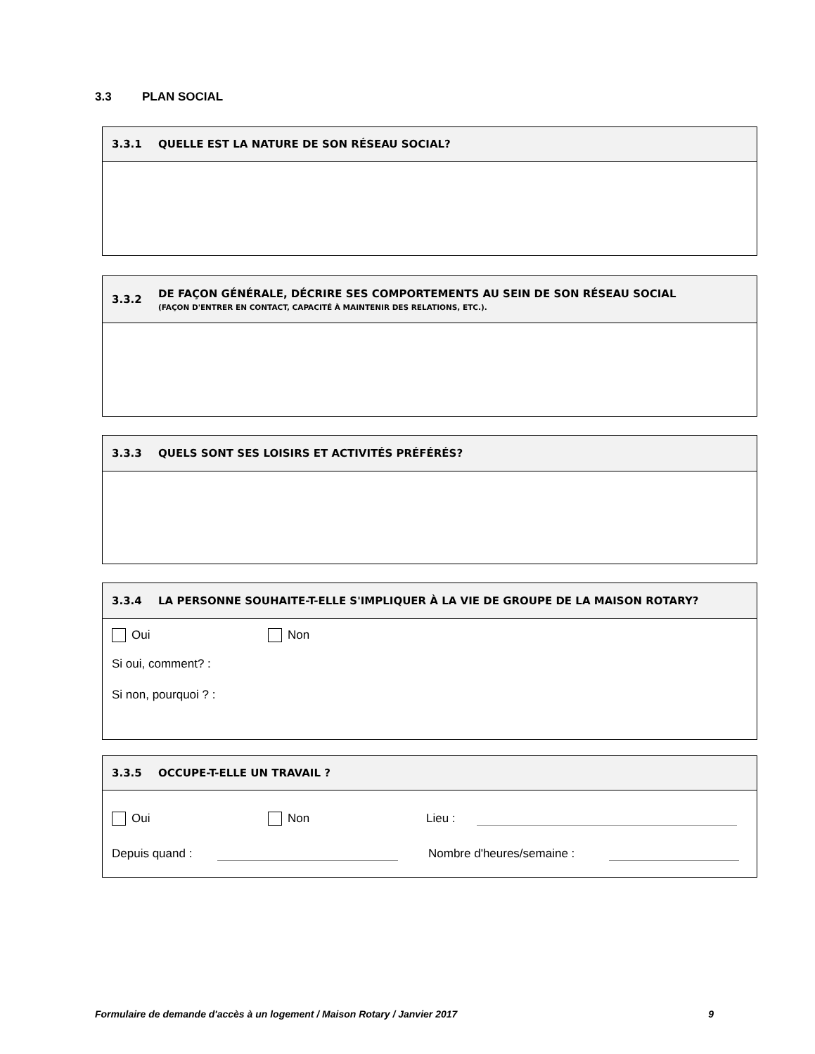3.3 PLAN SOCIAL
3.3.1 QUELLE EST LA NATURE DE SON RÉSEAU SOCIAL?
3.3.2
DE FAÇON GÉNÉRALE, DÉCRIRE SES COMPORTEMENTS AU SEIN DE SON RÉSEAU SOCIAL
(FAÇON D'ENTRER EN CONTACT, CAPACITÉ À MAINTENIR DES RELATIONS, ETC.).
3.3.3 QUELS SONT SES LOISIRS ET ACTIVITÉS PRÉFÉRÉS?
3.3.4 LA PERSONNE SOUHAITE-T-ELLE S'IMPLIQUER À LA VIE DE GROUPE DE LA MAISON ROTARY?
Oui Non
Si oui, comment? :
Si non, pourquoi ? :
3.3.5 OCCUPE-T-ELLE UN TRAVAIL ?
Oui Non Lieu :
Depuis quand : Nombre d'heures/semaine :
Formulaire de demande d'accès à un logement / Maison Rotary / Janvier 2017 9